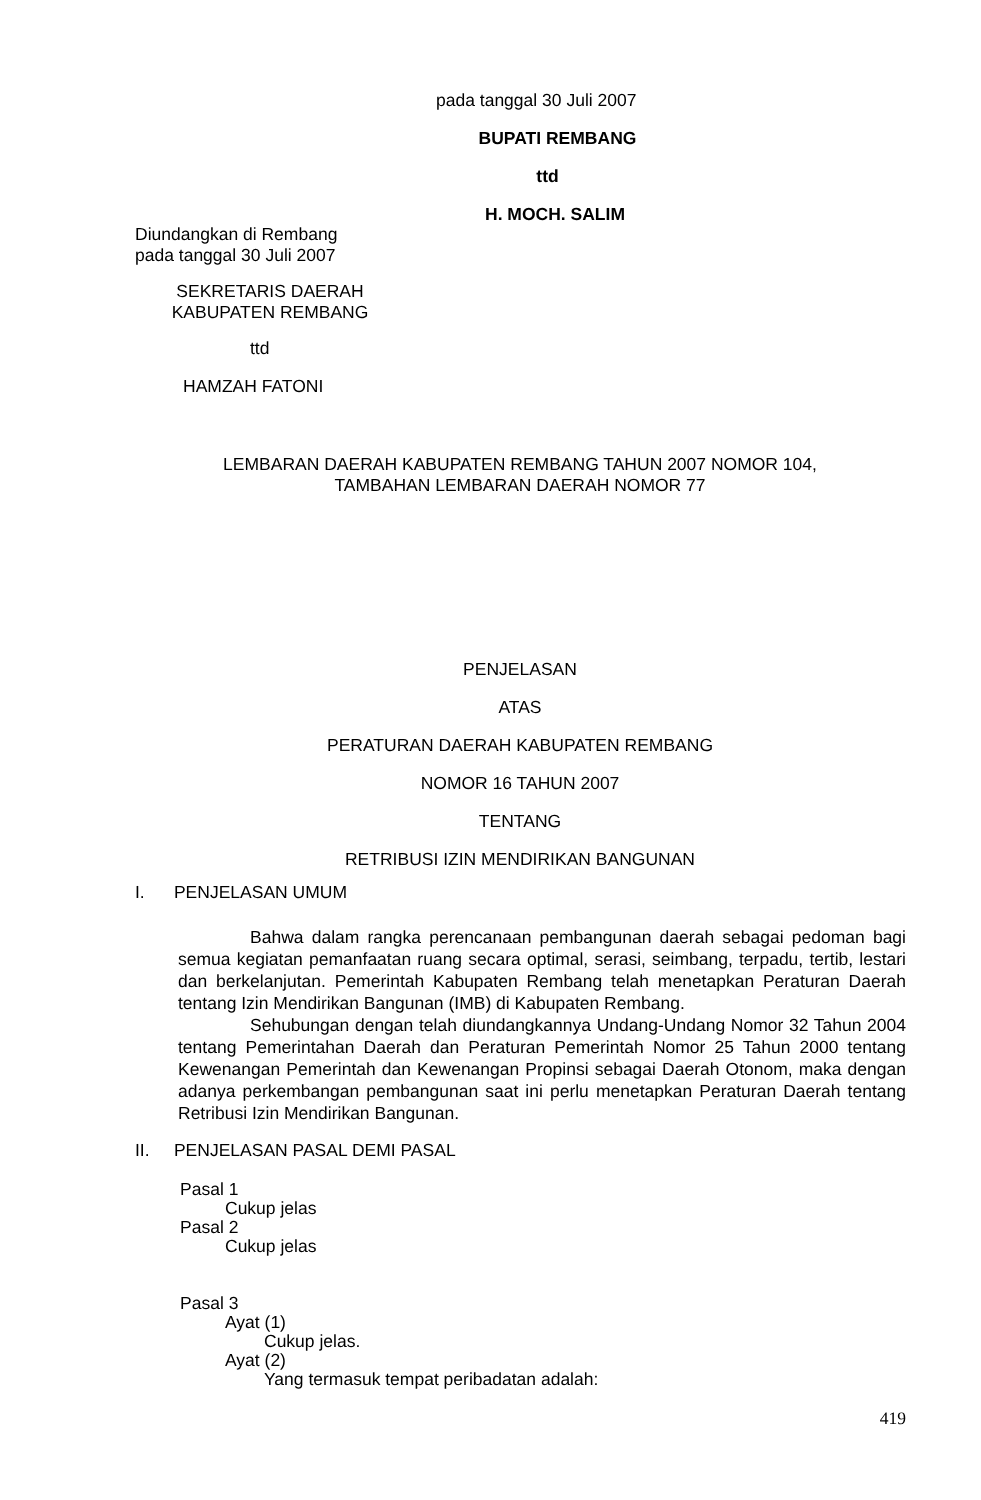pada tanggal 30 Juli 2007
BUPATI REMBANG
ttd
H. MOCH. SALIM
Diundangkan di Rembang
pada tanggal 30 Juli 2007
SEKRETARIS DAERAH
KABUPATEN REMBANG
ttd
HAMZAH FATONI
LEMBARAN DAERAH KABUPATEN REMBANG TAHUN 2007 NOMOR 104,
TAMBAHAN LEMBARAN DAERAH NOMOR 77
PENJELASAN
ATAS
PERATURAN DAERAH KABUPATEN REMBANG
NOMOR 16 TAHUN 2007
TENTANG
RETRIBUSI IZIN MENDIRIKAN BANGUNAN
I. PENJELASAN UMUM
Bahwa dalam rangka perencanaan pembangunan daerah sebagai pedoman bagi semua kegiatan pemanfaatan ruang secara optimal, serasi, seimbang, terpadu, tertib, lestari dan berkelanjutan. Pemerintah Kabupaten Rembang telah menetapkan Peraturan Daerah tentang Izin Mendirikan Bangunan (IMB) di Kabupaten Rembang.
Sehubungan dengan telah diundangkannya Undang-Undang Nomor 32 Tahun 2004 tentang Pemerintahan Daerah dan Peraturan Pemerintah Nomor 25 Tahun 2000 tentang Kewenangan Pemerintah dan Kewenangan Propinsi sebagai Daerah Otonom, maka dengan adanya perkembangan pembangunan saat ini perlu menetapkan Peraturan Daerah tentang Retribusi Izin Mendirikan Bangunan.
II. PENJELASAN PASAL DEMI PASAL
Pasal 1
Cukup jelas
Pasal 2
Cukup jelas
Pasal 3
Ayat (1)
Cukup jelas.
Ayat (2)
Yang termasuk tempat peribadatan adalah:
419